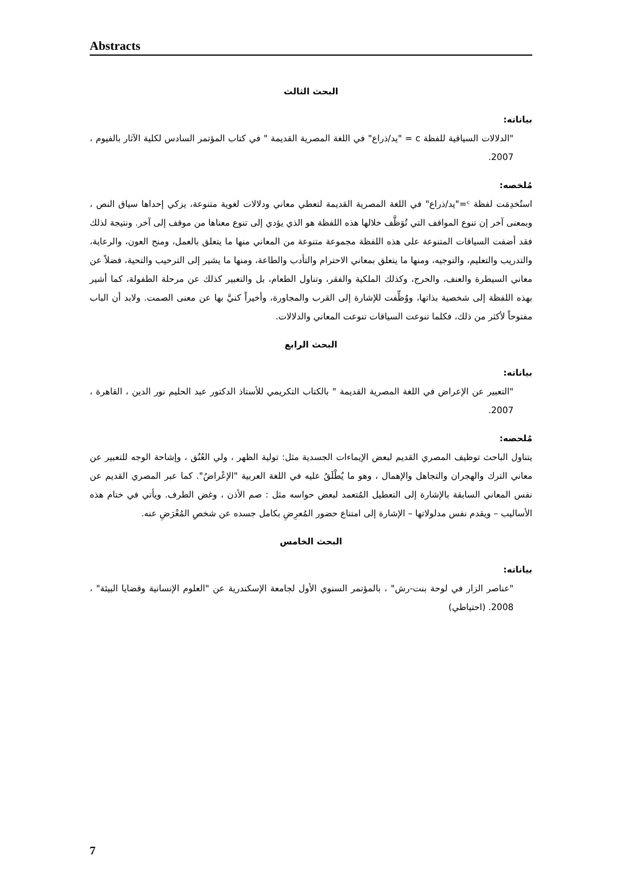Abstracts
البحث الثالث
بياناته:
"الدلالات السياقية للفظة c = "يد/ذراع" في اللغة المصرية القديمة " في كتاب المؤتمر السادس لكلية الآثار بالفيوم ، 2007.
مُلخصه:
استُخدِمَت لفظة ᶜ="يد/ذراع" في اللغة المصرية القديمة لتعطي معاني ودلالات لغوية متنوعة، يزكي إحداها سياق النص ، وبمعنى آخر إن تنوع المواقف التي تُوَظَّف خلالها هذه اللفظة هو الذي يؤدي إلى تنوع معناها من موقف إلى آخر. ونتيجة لذلك فقد أضفت السياقات المتنوعة على هذه اللفظة مجموعة متنوعة من المعاني منها ما يتعلق بالعمل، ومنح العون، والرعاية، والتدريب والتعليم، والتوجيه، ومنها ما يتعلق بمعاني الاحترام والتأدب والطاعة، ومنها ما يشير إلى الترحيب والتحية، فضلاً عن معاني السيطرة والعنف، والحرج، وكذلك الملكية والفقر، وتناول الطعام، بل والتعبير كذلك عن مرحلة الطفولة، كما أشير بهذه اللفظة إلى شخصية بذاتها، ووُظِّفت للإشارة إلى القرب والمجاورة، وأخيراً كنيَّ بها عن معنى الصمت. ولابد أن الباب مفتوحاً لأكثر من ذلك، فكلما تنوعت السياقات تنوعت المعاني والدلالات.
البحث الرابع
بياناته:
"التعبير عن الإعراض في اللغة المصرية القديمة " بالكتاب التكريمي للأستاذ الدكتور عبد الحليم نور الدين ، القاهرة ، 2007.
مُلحصه:
يتناول الباحث توظيف المصري القديم لبعض الإيماءات الجسدية مثل: تولية الظهر ، ولي العُنُق ، وإشاحة الوجه للتعبير عن معاني الترك والهجران والتجاهل والإهمال ، وهو ما يُطْلَقُ عليه في اللغة العربية "الإعْراضُ". كما عبر المصري القديم عن نفس المعاني السابقة بالإشارة إلى التعطيل المُتعمد لبعض حواسه مثل : صم الأذن ، وغض الطرف. ويأتي في ختام هذه الأساليب – ويقدم نفس مدلولاتها – الإشارة إلى امتناع حضور المُعرِضِ بكامل جسده عن شخصِ المُعْرَضِ عنه.
البحث الخامس
بياناته:
"عناصر الزار في لوحة بنت-رش" ، بالمؤتمر السنوي الأول لجامعة الإسكندرية عن "العلوم الإنسانية وقضايا البيئة" ، 2008. (احتياطي)
7